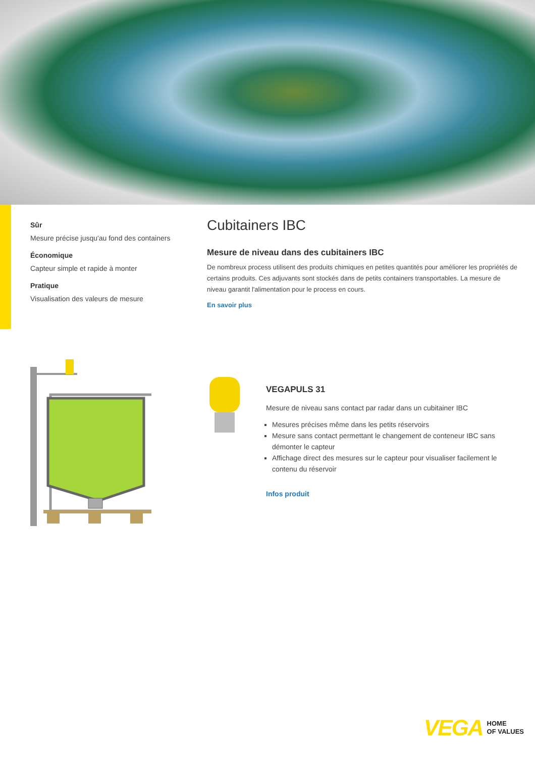Sûr
Mesure précise jusqu'au fond des containers
Économique
Capteur simple et rapide à monter
Pratique
Visualisation des valeurs de mesure
Cubitainers IBC
Mesure de niveau dans des cubitainers IBC
De nombreux process utilisent des produits chimiques en petites quantités pour améliorer les propriétés de certains produits. Ces adjuvants sont stockés dans de petits containers transportables. La mesure de niveau garantit l'alimentation pour le process en cours.
En savoir plus
VEGAPULS 31
Mesure de niveau sans contact par radar dans un cubitainer IBC
Mesures précises même dans les petits réservoirs
Mesure sans contact permettant le changement de conteneur IBC sans démonter le capteur
Affichage direct des mesures sur le capteur pour visualiser facilement le contenu du réservoir
Infos produit
VEGA HOME
OF VALUES